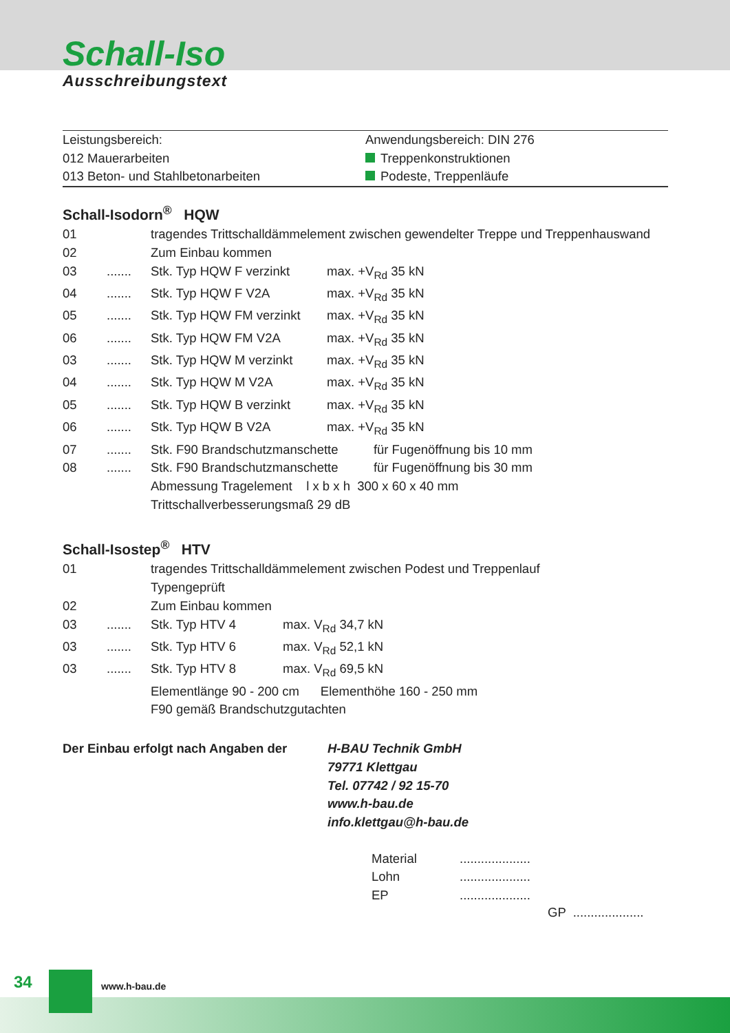Schall-Iso
Ausschreibungstext
Leistungsbereich:
012 Mauerarbeiten
013 Beton- und Stahlbetonarbeiten
Anwendungsbereich: DIN 276
Treppenkonstruktionen
Podeste, Treppenläufe
Schall-Isodorn<sup>®</sup> HQW
| 01 | | tragendes Trittschalldämmelement zwischen gewendelter Treppe und Treppenhauswand | |
| 02 | | Zum Einbau kommen | |
| 03 | ....... | Stk. Typ HQW F verzinkt | max. +V<sub>Rd</sub> 35 kN |
| 04 | ....... | Stk. Typ HQW F V2A | max. +V<sub>Rd</sub> 35 kN |
| 05 | ....... | Stk. Typ HQW FM verzinkt | max. +V<sub>Rd</sub> 35 kN |
| 06 | ....... | Stk. Typ HQW FM V2A | max. +V<sub>Rd</sub> 35 kN |
| 03 | ....... | Stk. Typ HQW M verzinkt | max. +V<sub>Rd</sub> 35 kN |
| 04 | ....... | Stk. Typ HQW M V2A | max. +V<sub>Rd</sub> 35 kN |
| 05 | ....... | Stk. Typ HQW B verzinkt | max. +V<sub>Rd</sub> 35 kN |
| 06 | ....... | Stk. Typ HQW B V2A | max. +V<sub>Rd</sub> 35 kN |
| 07 | ....... | Stk. F90 Brandschutzmanschette für Fugenöffnung bis 10 mm | |
| 08 | ....... | Stk. F90 Brandschutzmanschette für Fugenöffnung bis 30 mm | |
| | | Abmessung Tragelement l x b x h 300 x 60 x 40 mm | |
| | | Trittschallverbesserungsmaß 29 dB | |
Schall-Isostep<sup>®</sup> HTV
| 01 | | tragendes Trittschalldämmelement zwischen Podest und Treppenlauf Typengeprüft | |
| 02 | | Zum Einbau kommen | |
| 03 | ....... | Stk. Typ HTV 4 | max. V<sub>Rd</sub> 34,7 kN |
| 03 | ....... | Stk. Typ HTV 6 | max. V<sub>Rd</sub> 52,1 kN |
| 03 | ....... | Stk. Typ HTV 8 | max. V<sub>Rd</sub> 69,5 kN |
| | | Elementlänge 90 - 200 cm Elementhöhe 160 - 250 mm | |
| | | F90 gemäß Brandschutzgutachten | |
Der Einbau erfolgt nach Angaben der
H-BAU Technik GmbH
79771 Klettgau
Tel. 07742 / 92 15-70
www.h-bau.de
info.klettgau@h-bau.de
| Material | .................... |
| Lohn | .................... |
| EP | .................... |
GP ....................
34 www.h-bau.de